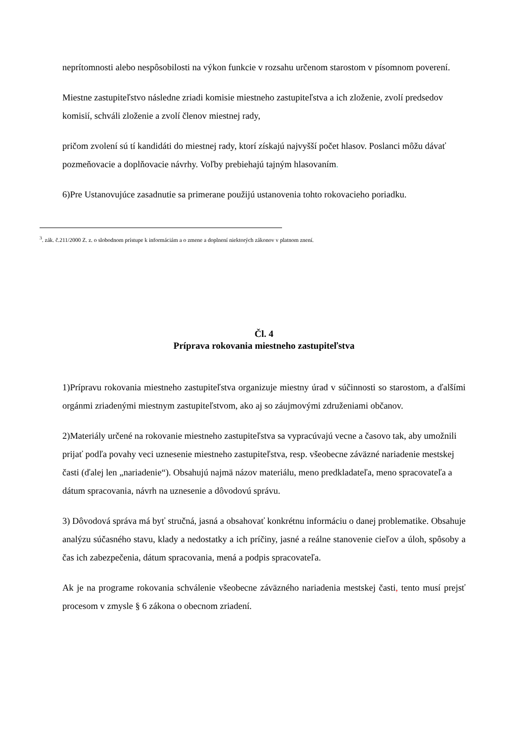neprítomnosti alebo nespôsobilosti na výkon funkcie v rozsahu určenom starostom v písomnom poverení.
Miestne zastupiteľstvo následne zriadi komisie miestneho zastupiteľstva a ich zloženie, zvolí predsedov komisií, schváli zloženie a zvolí členov miestnej rady,
pričom zvolení sú tí kandidáti do miestnej rady, ktorí získajú najvyšší počet hlasov. Poslanci môžu dávať pozmeňovacie a doplňovacie návrhy. Voľby prebiehajú tajným hlasovaním.
6)Pre Ustanovujúce zasadnutie sa primerane použijú ustanovenia tohto rokovacieho poriadku.
<sup>3</sup>. zák. č.211/2000 Z. z. o slobodnom prístupe k informáciám a o zmene a doplnení niektorých zákonov v platnom znení.
Čl. 4
Príprava rokovania miestneho zastupiteľstva
1)Prípravu rokovania miestneho zastupiteľstva organizuje miestny úrad v súčinnosti so starostom, a ďalšími orgánmi zriadenými miestnym zastupiteľstvom, ako aj so záujmovými združeniami občanov.
2)Materiály určené na rokovanie miestneho zastupiteľstva sa vypracúvajú vecne a časovo tak, aby umožnili prijať podľa povahy veci uznesenie miestneho zastupiteľstva, resp. všeobecne záväzné nariadenie mestskej časti (ďalej len „nariadenie“). Obsahujú najmä názov materiálu, meno predkladateľa, meno spracovateľa a dátum spracovania, návrh na uznesenie a dôvodovú správu.
3) Dôvodová správa má byť stručná, jasná a obsahovať konkrétnu informáciu o danej problematike. Obsahuje analýzu súčasného stavu, klady a nedostatky a ich príčiny, jasné a reálne stanovenie cieľov a úloh, spôsoby a čas ich zabezpečenia, dátum spracovania, mená a podpis spracovateľa.
Ak je na programe rokovania schválenie všeobecne záväzného nariadenia mestskej časti, tento musí prejsť procesom v zmysle § 6 zákona o obecnom zriadení.